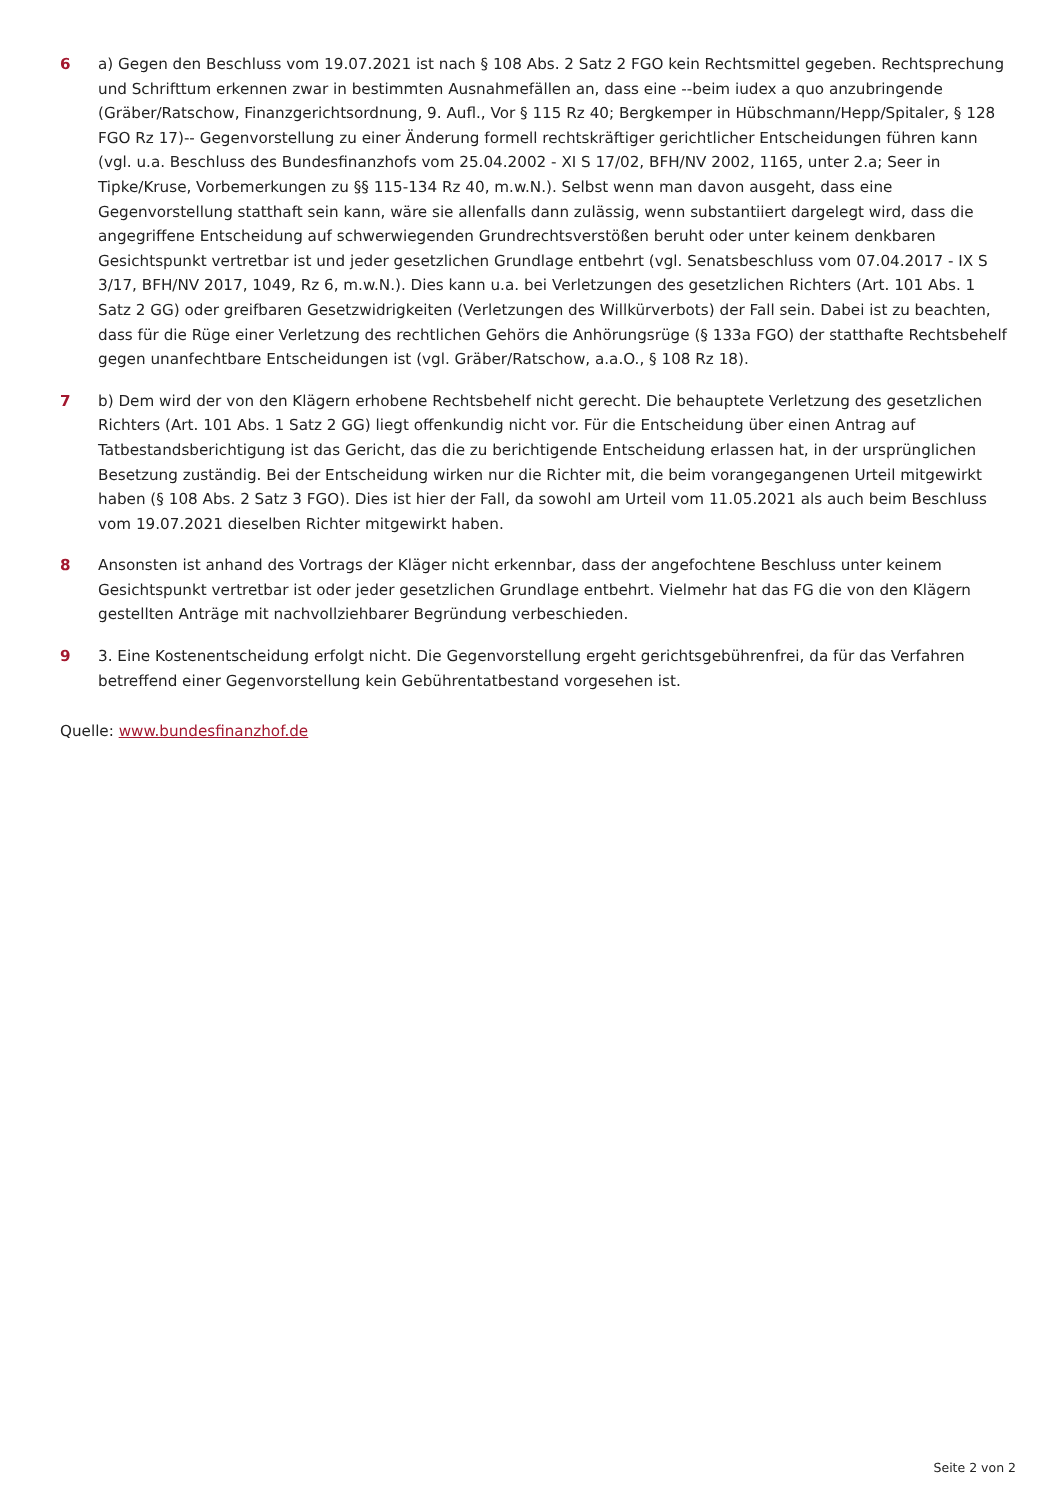6 a) Gegen den Beschluss vom 19.07.2021 ist nach § 108 Abs. 2 Satz 2 FGO kein Rechtsmittel gegeben. Rechtsprechung und Schrifttum erkennen zwar in bestimmten Ausnahmefällen an, dass eine --beim iudex a quo anzubringende (Gräber/Ratschow, Finanzgerichtsordnung, 9. Aufl., Vor § 115 Rz 40; Bergkemper in Hübschmann/Hepp/Spitaler, § 128 FGO Rz 17)-- Gegenvorstellung zu einer Änderung formell rechtskräftiger gerichtlicher Entscheidungen führen kann (vgl. u.a. Beschluss des Bundesfinanzhofs vom 25.04.2002 - XI S 17/02, BFH/NV 2002, 1165, unter 2.a; Seer in Tipke/Kruse, Vorbemerkungen zu §§ 115-134 Rz 40, m.w.N.). Selbst wenn man davon ausgeht, dass eine Gegenvorstellung statthaft sein kann, wäre sie allenfalls dann zulässig, wenn substantiiert dargelegt wird, dass die angegriffene Entscheidung auf schwerwiegenden Grundrechtsverstößen beruht oder unter keinem denkbaren Gesichtspunkt vertretbar ist und jeder gesetzlichen Grundlage entbehrt (vgl. Senatsbeschluss vom 07.04.2017 - IX S 3/17, BFH/NV 2017, 1049, Rz 6, m.w.N.). Dies kann u.a. bei Verletzungen des gesetzlichen Richters (Art. 101 Abs. 1 Satz 2 GG) oder greifbaren Gesetzwidrigkeiten (Verletzungen des Willkürverbots) der Fall sein. Dabei ist zu beachten, dass für die Rüge einer Verletzung des rechtlichen Gehörs die Anhörungsrüge (§ 133a FGO) der statthafte Rechtsbehelf gegen unanfechtbare Entscheidungen ist (vgl. Gräber/Ratschow, a.a.O., § 108 Rz 18).
7 b) Dem wird der von den Klägern erhobene Rechtsbehelf nicht gerecht. Die behauptete Verletzung des gesetzlichen Richters (Art. 101 Abs. 1 Satz 2 GG) liegt offenkundig nicht vor. Für die Entscheidung über einen Antrag auf Tatbestandsberichtigung ist das Gericht, das die zu berichtigende Entscheidung erlassen hat, in der ursprünglichen Besetzung zuständig. Bei der Entscheidung wirken nur die Richter mit, die beim vorangegangenen Urteil mitgewirkt haben (§ 108 Abs. 2 Satz 3 FGO). Dies ist hier der Fall, da sowohl am Urteil vom 11.05.2021 als auch beim Beschluss vom 19.07.2021 dieselben Richter mitgewirkt haben.
8 Ansonsten ist anhand des Vortrags der Kläger nicht erkennbar, dass der angefochtene Beschluss unter keinem Gesichtspunkt vertretbar ist oder jeder gesetzlichen Grundlage entbehrt. Vielmehr hat das FG die von den Klägern gestellten Anträge mit nachvollziehbarer Begründung verbeschieden.
9 3. Eine Kostenentscheidung erfolgt nicht. Die Gegenvorstellung ergeht gerichtsgebührenfrei, da für das Verfahren betreffend einer Gegenvorstellung kein Gebührentatbestand vorgesehen ist.
Quelle: www.bundesfinanzhof.de
Seite 2 von 2